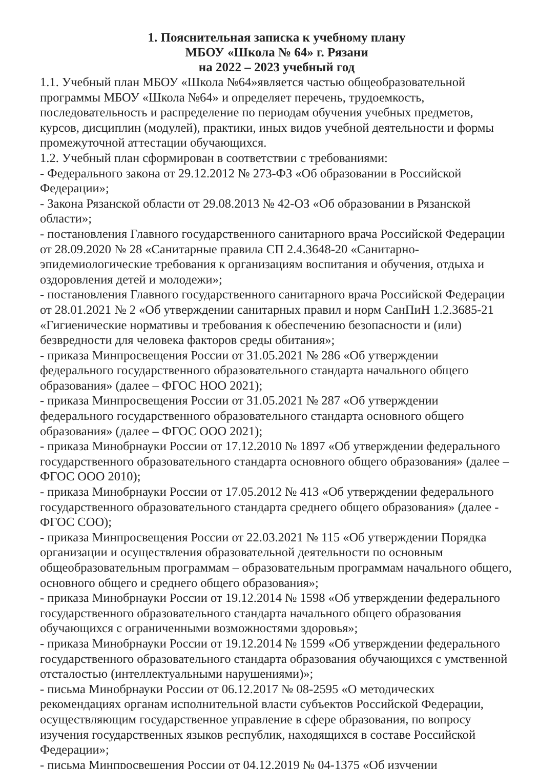1. Пояснительная записка к учебному плану
МБОУ «Школа № 64» г. Рязани
на 2022 – 2023 учебный год
1.1. Учебный план МБОУ «Школа №64»является частью общеобразовательной программы МБОУ «Школа №64» и определяет перечень, трудоемкость, последовательность и распределение по периодам обучения учебных предметов, курсов, дисциплин (модулей), практики, иных видов учебной деятельности и формы промежуточной аттестации обучающихся.
1.2. Учебный план сформирован в соответствии с требованиями:
- Федерального закона от 29.12.2012 № 273-ФЗ «Об образовании в Российской Федерации»;
- Закона Рязанской области от 29.08.2013 № 42-ОЗ «Об образовании в Рязанской области»;
- постановления Главного государственного санитарного врача Российской Федерации от 28.09.2020 № 28 «Санитарные правила СП 2.4.3648-20 «Санитарно-эпидемиологические требования к организациям воспитания и обучения, отдыха и оздоровления детей и молодежи»;
- постановления Главного государственного санитарного врача Российской Федерации от 28.01.2021 № 2 «Об утверждении санитарных правил и норм СанПиН 1.2.3685-21 «Гигиенические нормативы и требования к обеспечению безопасности и (или) безвредности для человека факторов среды обитания»;
- приказа Минпросвещения России от 31.05.2021 № 286 «Об утверждении федерального государственного образовательного стандарта начального общего образования» (далее – ФГОС НОО 2021);
- приказа Минпросвещения России от 31.05.2021 № 287 «Об утверждении федерального государственного образовательного стандарта основного общего образования» (далее – ФГОС ООО 2021);
- приказа Минобрнауки России от 17.12.2010 № 1897 «Об утверждении федерального государственного образовательного стандарта основного общего образования» (далее – ФГОС ООО 2010);
- приказа Минобрнауки России от 17.05.2012 № 413 «Об утверждении федерального государственного образовательного стандарта среднего общего образования» (далее - ФГОС СОО);
- приказа Минпросвещения России от 22.03.2021 № 115 «Об утверждении Порядка организации и осуществления образовательной деятельности по основным общеобразовательным программам – образовательным программам начального общего, основного общего и среднего общего образования»;
- приказа Минобрнауки России от 19.12.2014 № 1598 «Об утверждении федерального государственного образовательного стандарта начального общего образования обучающихся с ограниченными возможностями здоровья»;
- приказа Минобрнауки России от 19.12.2014 № 1599 «Об утверждении федерального государственного образовательного стандарта образования обучающихся с умственной отсталостью (интеллектуальными нарушениями)»;
- письма Минобрнауки России от 06.12.2017 № 08-2595 «О методических рекомендациях органам исполнительной власти субъектов Российской Федерации, осуществляющим государственное управление в сфере образования, по вопросу изучения государственных языков республик, находящихся в составе Российской Федерации»;
- письма Минпросвещения России от 04.12.2019 № 04-1375 «Об изучении